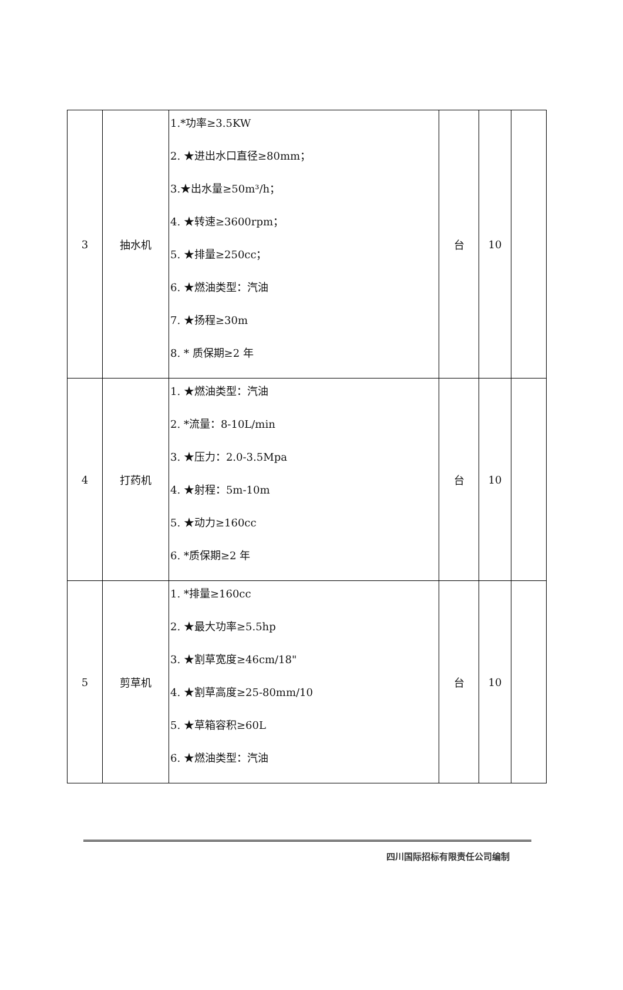| 3 | 抽水机 | 1.*功率≥3.5KW 2. ★进出水口直径≥80mm； 3.★出水量≥50m³/h； 4. ★转速≥3600rpm； 5. ★排量≥250cc； 6. ★燃油类型：汽油 7. ★扬程≥30m 8. * 质保期≥2 年 | 台 | 10 | |
| 4 | 打药机 | 1. ★燃油类型：汽油 2. *流量：8-10L/min 3. ★压力：2.0-3.5Mpa 4. ★射程：5m-10m 5. ★动力≥160cc 6. *质保期≥2 年 | 台 | 10 | |
| 5 | 剪草机 | 1. *排量≥160cc 2. ★最大功率≥5.5hp 3. ★割草宽度≥46cm/18" 4. ★割草高度≥25-80mm/10 5. ★草箱容积≥60L 6. ★燃油类型：汽油 | 台 | 10 | |
四川国际招标有限责任公司编制